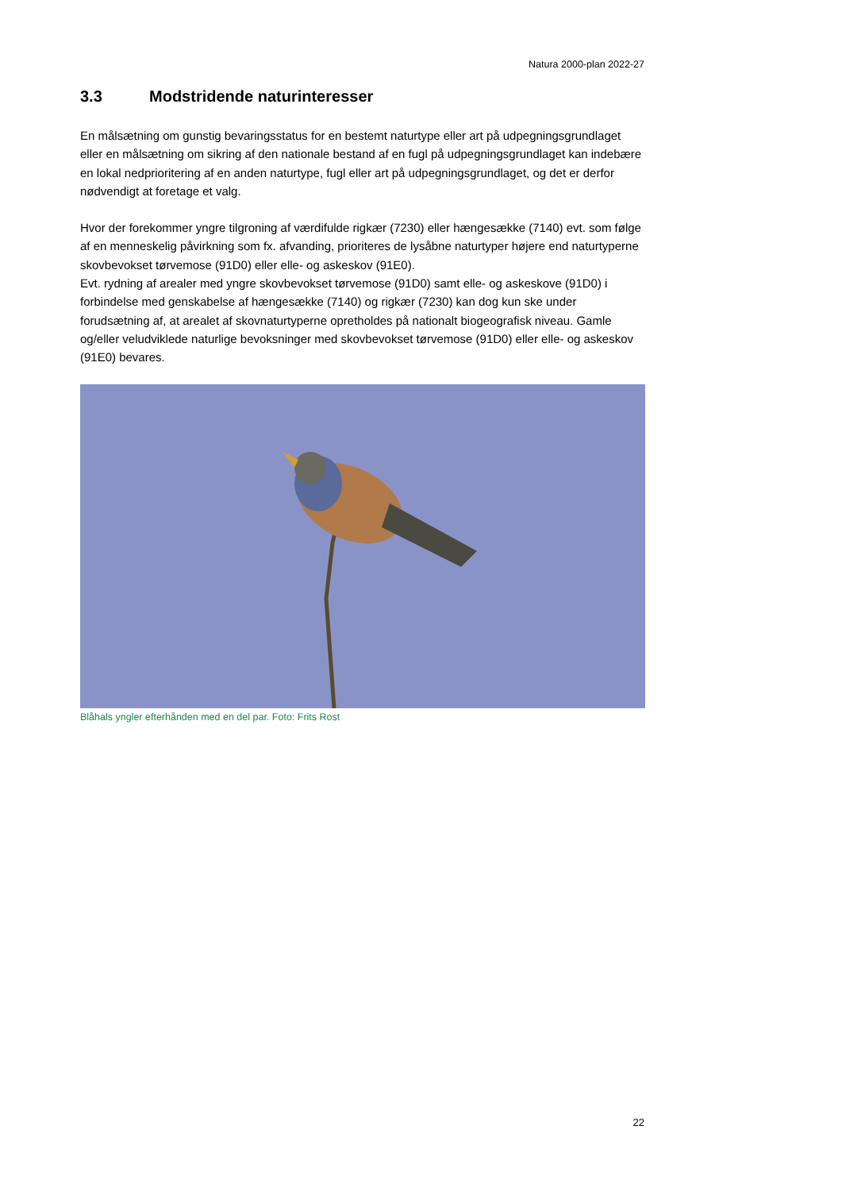Natura 2000-plan 2022-27
3.3 Modstridende naturinteresser
En målsætning om gunstig bevaringsstatus for en bestemt naturtype eller art på udpegningsgrundlaget eller en målsætning om sikring af den nationale bestand af en fugl på udpegningsgrundlaget kan indebære en lokal nedprioritering af en anden naturtype, fugl eller art på udpegningsgrundlaget, og det er derfor nødvendigt at foretage et valg.
Hvor der forekommer yngre tilgroning af værdifulde rigkær (7230) eller hængesække (7140) evt. som følge af en menneskelig påvirkning som fx. afvanding, prioriteres de lysåbne naturtyper højere end naturtyperne skovbevokset tørvemose (91D0) eller elle- og askeskov (91E0).
Evt. rydning af arealer med yngre skovbevokset tørvemose (91D0) samt elle- og askeskove (91D0) i forbindelse med genskabelse af hængesække (7140) og rigkær (7230) kan dog kun ske under forudsætning af, at arealet af skovnaturtyperne opretholdes på nationalt biogeografisk niveau. Gamle og/eller veludviklede naturlige bevoksninger med skovbevokset tørvemose (91D0) eller elle- og askeskov (91E0) bevares.
Blåhals yngler efterhånden med en del par. Foto: Frits Rost
22